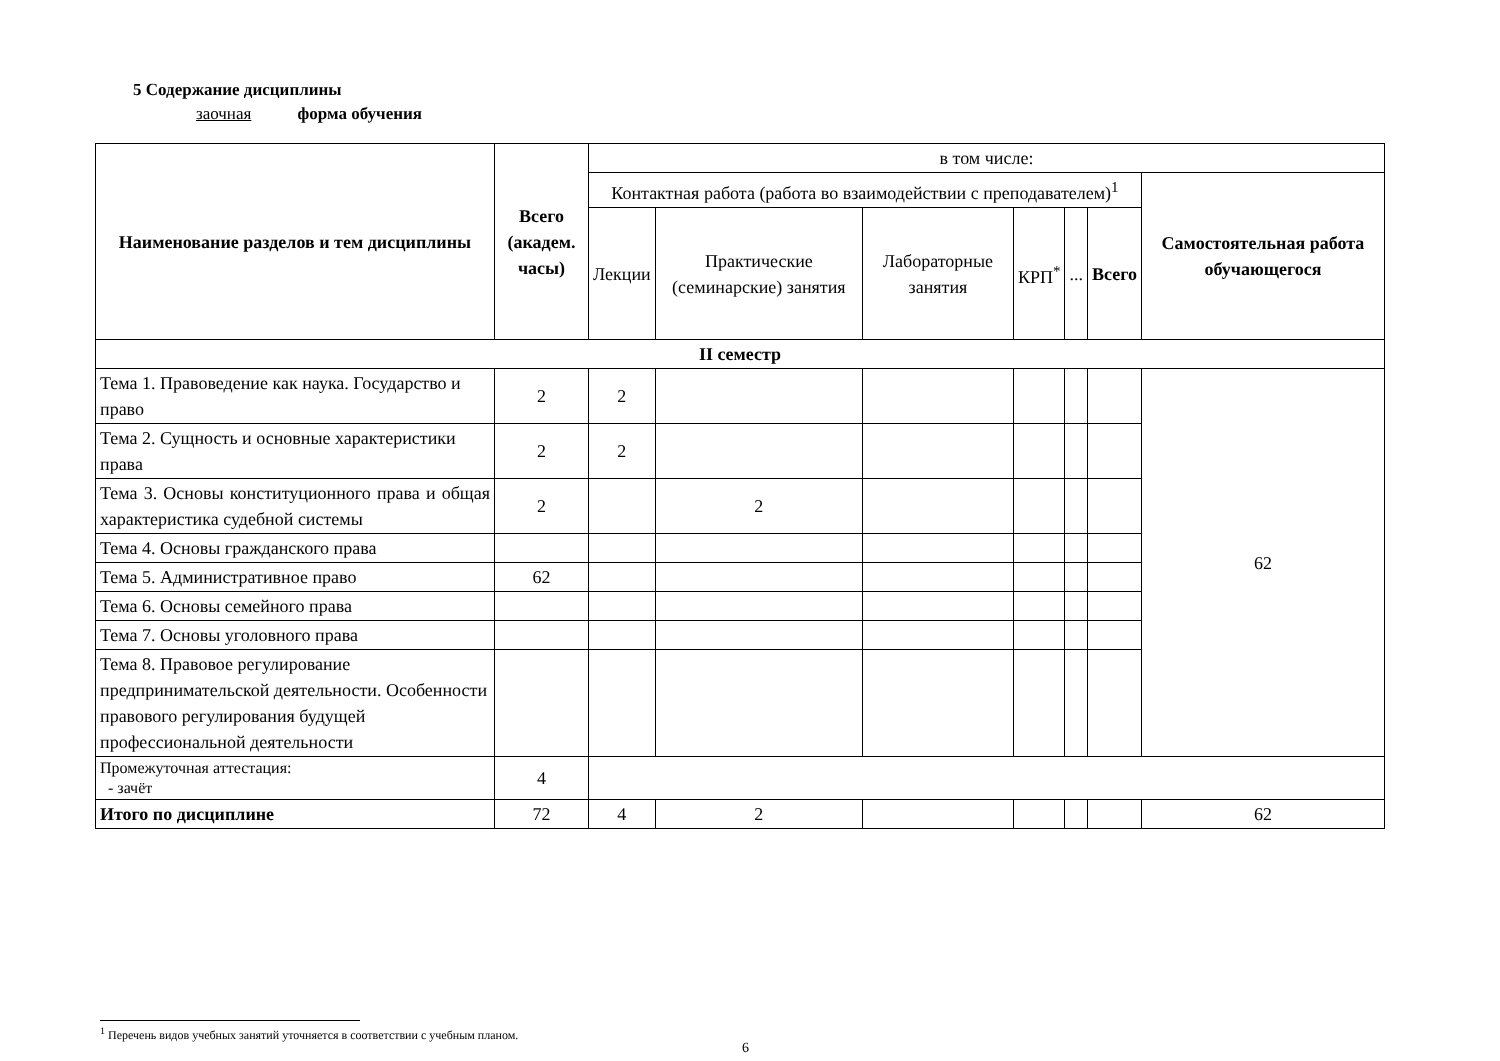5 Содержание дисциплины
заочная форма обучения
| Наименование разделов и тем дисциплины | Всего (академ. часы) | в том числе: | | | | | | |
| --- | --- | --- | --- | --- | --- | --- | --- | --- |
| | | Контактная работа (работа во взаимодействии с преподавателем)<sup>1</sup> | | | | | | Самостоятельная работа обучающегося |
| | | Лекции | Практические (семинарские) занятия | Лабораторные занятия | КРП<sup>*</sup> | ... | Всего | |
| II семестр | | | | | | | | |
| Тема 1. Правоведение как наука. Государство и право | 2 | 2 | | | | | | 62 |
| Тема 2. Сущность и основные характеристики права | 2 | 2 | | | | | | |
| Тема 3. Основы конституционного права и общая характеристика судебной системы | 2 | | 2 | | | | | |
| Тема 4. Основы гражданского права | | | | | | | | |
| Тема 5. Административное право | 62 | | | | | | | |
| Тема 6. Основы семейного права | | | | | | | | |
| Тема 7. Основы уголовного права | | | | | | | | |
| Тема 8. Правовое регулирование предпринимательской деятельности. Особенности правового регулирования будущей профессиональной деятельности | | | | | | | | |
| Промежуточная аттестация: - зачёт | 4 | | | | | | | |
| Итого по дисциплине | 72 | 4 | 2 | | | | | 62 |
<sup>1</sup> Перечень видов учебных занятий уточняется в соответствии с учебным планом.
6